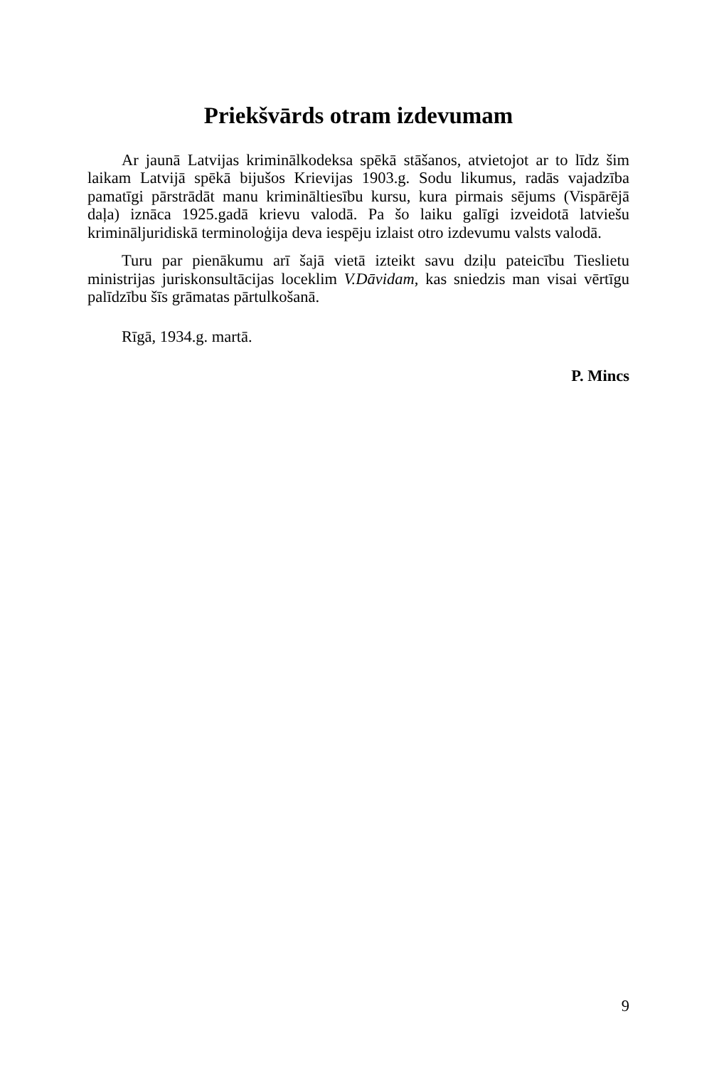Priekšvārds otram izdevumam
Ar jaunā Latvijas kriminālkodeksa spēkā stāšanos, atvietojot ar to līdz šim laikam Latvijā spēkā bijušos Krievijas 1903.g. Sodu likumus, radās vajadzība pamatīgi pārstrādāt manu krimināltiesību kursu, kura pirmais sējums (Vispārējā daļa) iznāca 1925.gadā krievu valodā. Pa šo laiku galīgi izveidotā latviešu krimināljuridiskā terminoloģija deva iespēju izlaist otro izdevumu valsts valodā.
Turu par pienākumu arī šajā vietā izteikt savu dziļu pateicību Tieslietu ministrijas juriskonsultācijas loceklim V.Dāvidam, kas sniedzis man visai vērtīgu palīdzību šīs grāmatas pārtulkošanā.
Rīgā, 1934.g. martā.
P. Mincs
9